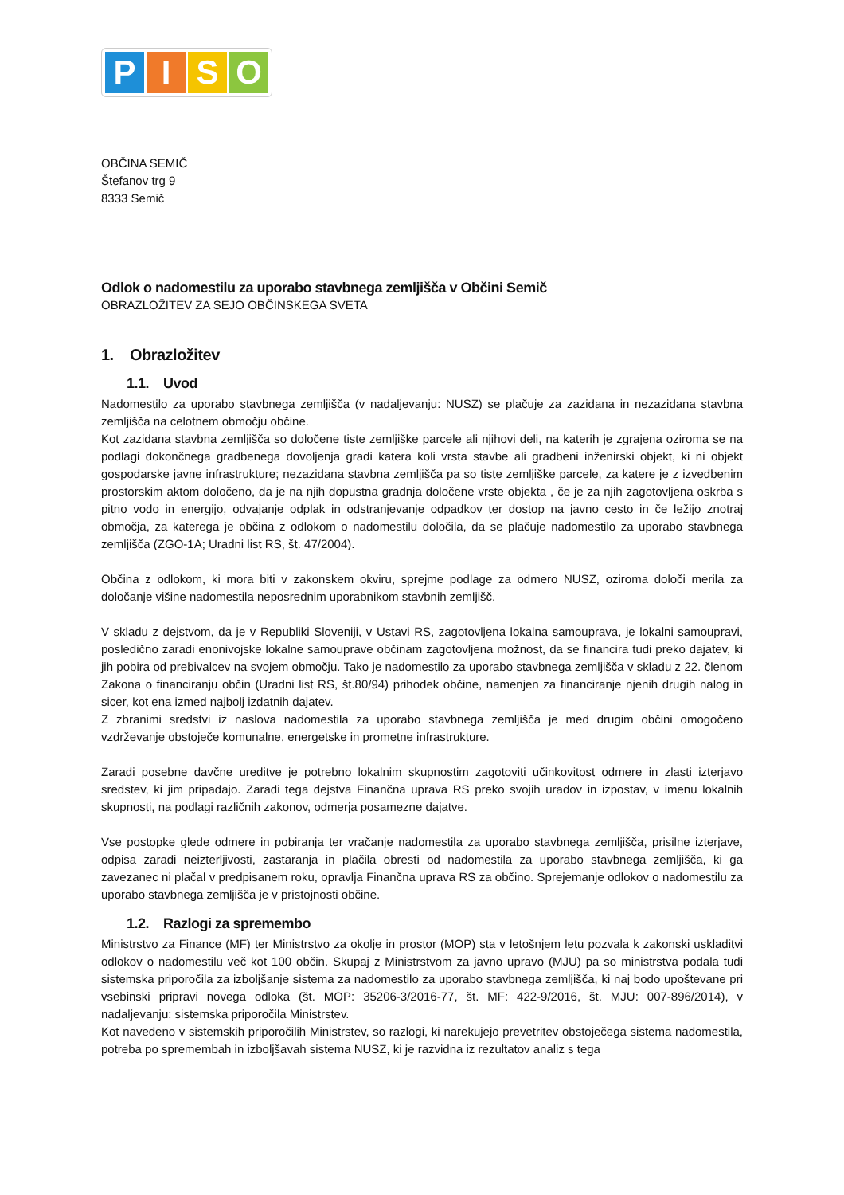PISO
OBČINA SEMIČ
Štefanov trg 9
8333 Semič
Odlok o nadomestilu za uporabo stavbnega zemljišča v Občini Semič
OBRAZLOŽITEV ZA SEJO OBČINSKEGA SVETA
1. Obrazložitev
1.1. Uvod
Nadomestilo za uporabo stavbnega zemljišča (v nadaljevanju: NUSZ) se plačuje za zazidana in nezazidana stavbna zemljišča na celotnem območju občine.
Kot zazidana stavbna zemljišča so določene tiste zemljiške parcele ali njihovi deli, na katerih je zgrajena oziroma se na podlagi dokončnega gradbenega dovoljenja gradi katera koli vrsta stavbe ali gradbeni inženirski objekt, ki ni objekt gospodarske javne infrastrukture; nezazidana stavbna zemljišča pa so tiste zemljiške parcele, za katere je z izvedbenim prostorskim aktom določeno, da je na njih dopustna gradnja določene vrste objekta , če je za njih zagotovljena oskrba s pitno vodo in energijo, odvajanje odplak in odstranjevanje odpadkov ter dostop na javno cesto in če ležijo znotraj območja, za katerega je občina z odlokom o nadomestilu določila, da se plačuje nadomestilo za uporabo stavbnega zemljišča (ZGO-1A; Uradni list RS, št. 47/2004).
Občina z odlokom, ki mora biti v zakonskem okviru, sprejme podlage za odmero NUSZ, oziroma določi merila za določanje višine nadomestila neposrednim uporabnikom stavbnih zemljišč.
V skladu z dejstvom, da je v Republiki Sloveniji, v Ustavi RS, zagotovljena lokalna samouprava, je lokalni samoupravi, posledično zaradi enonivojske lokalne samouprave občinam zagotovljena možnost, da se financira tudi preko dajatev, ki jih pobira od prebivalcev na svojem območju. Tako je nadomestilo za uporabo stavbnega zemljišča v skladu z 22. členom Zakona o financiranju občin (Uradni list RS, št.80/94) prihodek občine, namenjen za financiranje njenih drugih nalog in sicer, kot ena izmed najbolj izdatnih dajatev.
Z zbranimi sredstvi iz naslova nadomestila za uporabo stavbnega zemljišča je med drugim občini omogočeno vzdrževanje obstoječe komunalne, energetske in prometne infrastrukture.
Zaradi posebne davčne ureditve je potrebno lokalnim skupnostim zagotoviti učinkovitost odmere in zlasti izterjavo sredstev, ki jim pripadajo. Zaradi tega dejstva Finančna uprava RS preko svojih uradov in izpostav, v imenu lokalnih skupnosti, na podlagi različnih zakonov, odmerja posamezne dajatve.
Vse postopke glede odmere in pobiranja ter vračanje nadomestila za uporabo stavbnega zemljišča, prisilne izterjave, odpisa zaradi neizterljivosti, zastaranja in plačila obresti od nadomestila za uporabo stavbnega zemljišča, ki ga zavezanec ni plačal v predpisanem roku, opravlja Finančna uprava RS za občino. Sprejemanje odlokov o nadomestilu za uporabo stavbnega zemljišča je v pristojnosti občine.
1.2. Razlogi za spremembo
Ministrstvo za Finance (MF) ter Ministrstvo za okolje in prostor (MOP) sta v letošnjem letu pozvala k zakonski uskladitvi odlokov o nadomestilu več kot 100 občin. Skupaj z Ministrstvom za javno upravo (MJU) pa so ministrstva podala tudi sistemska priporočila za izboljšanje sistema za nadomestilo za uporabo stavbnega zemljišča, ki naj bodo upoštevane pri vsebinski pripravi novega odloka (št. MOP: 35206-3/2016-77, št. MF: 422-9/2016, št. MJU: 007-896/2014), v nadaljevanju: sistemska priporočila Ministrstev.
Kot navedeno v sistemskih priporočilih Ministrstev, so razlogi, ki narekujejo prevetritev obstoječega sistema nadomestila, potreba po spremembah in izboljšavah sistema NUSZ, ki je razvidna iz rezultatov analiz s tega